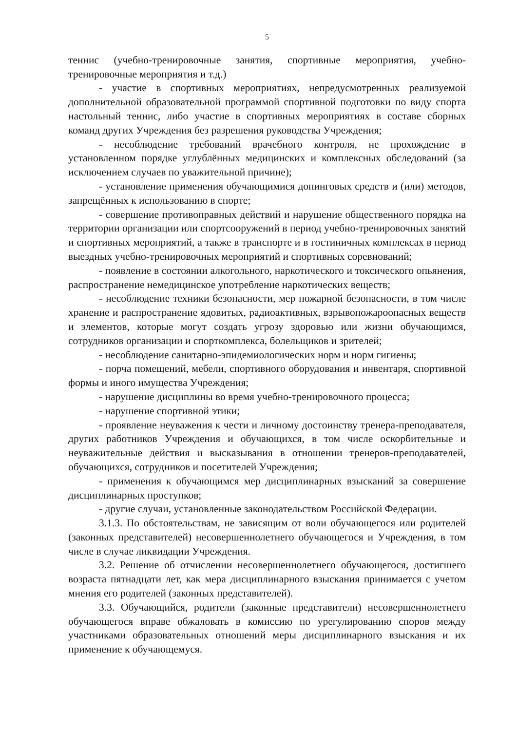5
теннис (учебно-тренировочные занятия, спортивные мероприятия, учебно-тренировочные мероприятия и т.д.)
- участие в спортивных мероприятиях, непредусмотренных реализуемой дополнительной образовательной программой спортивной подготовки по виду спорта настольный теннис, либо участие в спортивных мероприятиях в составе сборных команд других Учреждения без разрешения руководства Учреждения;
- несоблюдение требований врачебного контроля, не прохождение в установленном порядке углублённых медицинских и комплексных обследований (за исключением случаев по уважительной причине);
- установление применения обучающимися допинговых средств и (или) методов, запрещённых к использованию в спорте;
- совершение противоправных действий и нарушение общественного порядка на территории организации или спортсооружений в период учебно-тренировочных занятий и спортивных мероприятий, а также в транспорте и в гостиничных комплексах в период выездных учебно-тренировочных мероприятий и спортивных соревнований;
- появление в состоянии алкогольного, наркотического и токсического опьянения, распространение немедицинское употребление наркотических веществ;
- несоблюдение техники безопасности, мер пожарной безопасности, в том числе хранение и распространение ядовитых, радиоактивных, взрывопожароопасных веществ и элементов, которые могут создать угрозу здоровью или жизни обучающимся, сотрудников организации и спорткомплекса, болельщиков и зрителей;
- несоблюдение санитарно-эпидемиологических норм и норм гигиены;
- порча помещений, мебели, спортивного оборудования и инвентаря, спортивной формы и иного имущества Учреждения;
- нарушение дисциплины во время учебно-тренировочного процесса;
- нарушение спортивной этики;
- проявление неуважения к чести и личному достоинству тренера-преподавателя, других работников Учреждения и обучающихся, в том числе оскорбительные и неуважительные действия и высказывания в отношении тренеров-преподавателей, обучающихся, сотрудников и посетителей Учреждения;
- применения к обучающимся мер дисциплинарных взысканий за совершение дисциплинарных проступков;
- другие случаи, установленные законодательством Российской Федерации.
3.1.3. По обстоятельствам, не зависящим от воли обучающегося или родителей (законных представителей) несовершеннолетнего обучающегося и Учреждения, в том числе в случае ликвидации Учреждения.
3.2. Решение об отчислении несовершеннолетнего обучающегося, достигшего возраста пятнадцати лет, как мера дисциплинарного взыскания принимается с учетом мнения его родителей (законных представителей).
3.3. Обучающийся, родители (законные представители) несовершеннолетнего обучающегося вправе обжаловать в комиссию по урегулированию споров между участниками образовательных отношений меры дисциплинарного взыскания и их применение к обучающемуся.